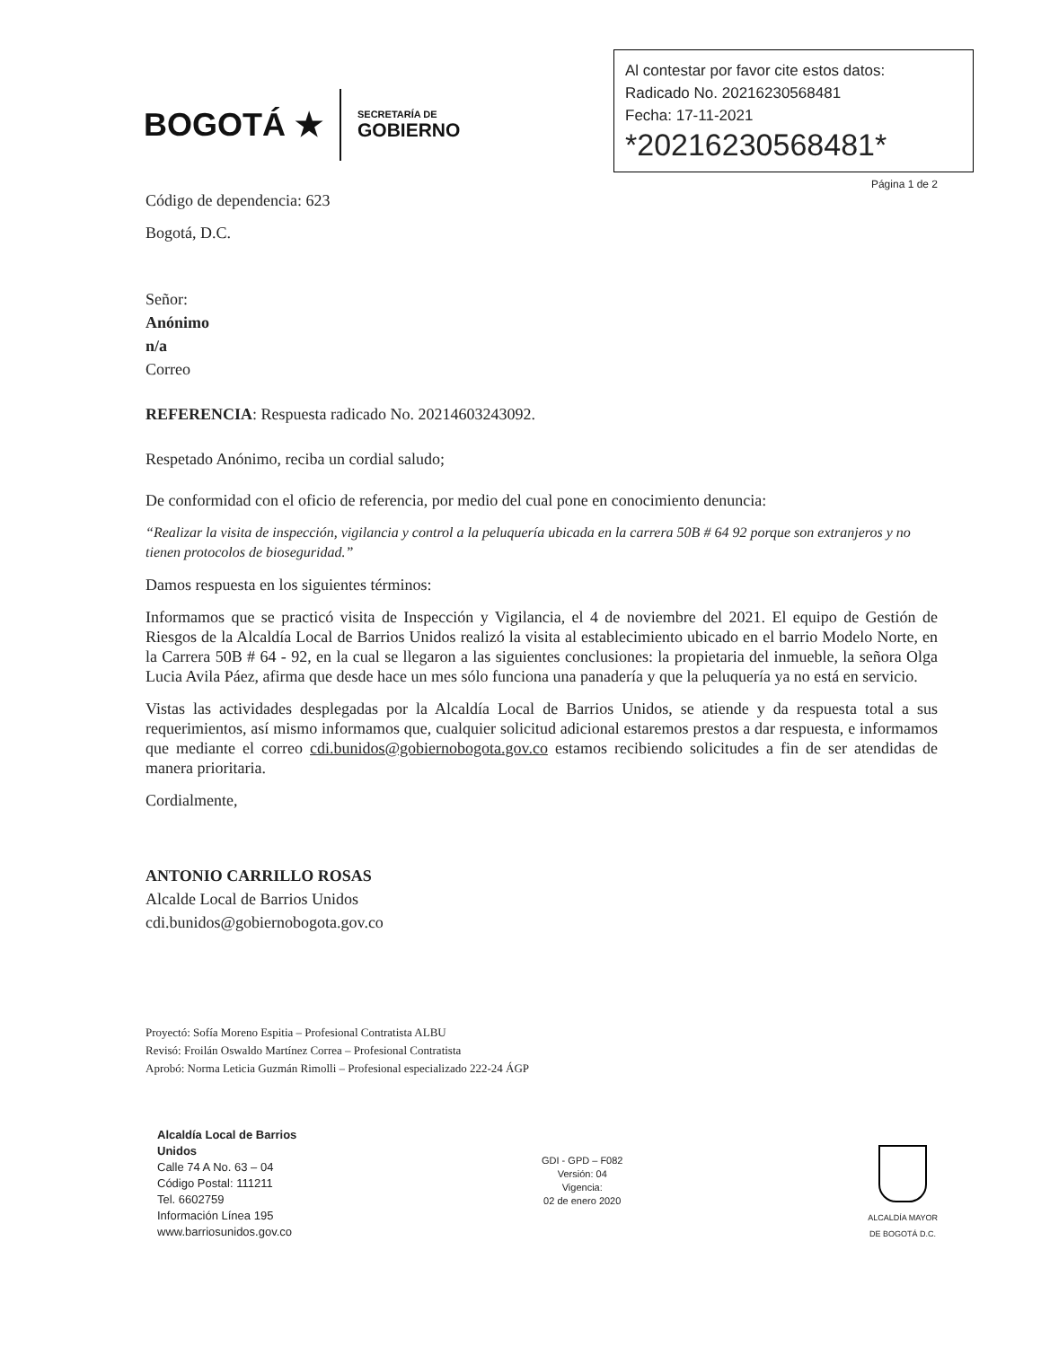BOGOTÁ ★
SECRETARÍA DE
GOBIERNO
Al contestar por favor cite estos datos:
Radicado No. 20216230568481
Fecha: 17-11-2021
*20216230568481*
Página 1 de 2
Código de dependencia: 623
Bogotá, D.C.
Señor:
Anónimo
n/a
Correo
REFERENCIA: Respuesta radicado No. 20214603243092.
Respetado Anónimo, reciba un cordial saludo;
De conformidad con el oficio de referencia, por medio del cual pone en conocimiento denuncia:
“Realizar la visita de inspección, vigilancia y control a la peluquería ubicada en la carrera 50B # 64 92 porque son extranjeros y no tienen protocolos de bioseguridad.”
Damos respuesta en los siguientes términos:
Informamos que se practicó visita de Inspección y Vigilancia, el 4 de noviembre del 2021. El equipo de Gestión de Riesgos de la Alcaldía Local de Barrios Unidos realizó la visita al establecimiento ubicado en el barrio Modelo Norte, en la Carrera 50B # 64 - 92, en la cual se llegaron a las siguientes conclusiones: la propietaria del inmueble, la señora Olga Lucia Avila Páez, afirma que desde hace un mes sólo funciona una panadería y que la peluquería ya no está en servicio.
Vistas las actividades desplegadas por la Alcaldía Local de Barrios Unidos, se atiende y da respuesta total a sus requerimientos, así mismo informamos que, cualquier solicitud adicional estaremos prestos a dar respuesta, e informamos que mediante el correo cdi.bunidos@gobiernobogota.gov.co estamos recibiendo solicitudes a fin de ser atendidas de manera prioritaria.
Cordialmente,
ANTONIO CARRILLO ROSAS
Alcalde Local de Barrios Unidos
cdi.bunidos@gobiernobogota.gov.co
Proyectó: Sofía Moreno Espitia – Profesional Contratista ALBU
Revisó: Froilán Oswaldo Martínez Correa – Profesional Contratista
Aprobó: Norma Leticia Guzmán Rimolli – Profesional especializado 222-24 ÁGP
Alcaldía Local de Barrios
Unidos
Calle 74 A No. 63 – 04
Código Postal: 111211
Tel. 6602759
Información Línea 195
www.barriosunidos.gov.co
GDI - GPD – F082
Versión: 04
Vigencia:
02 de enero 2020
ALCALDÍA MAYOR
DE BOGOTÁ D.C.